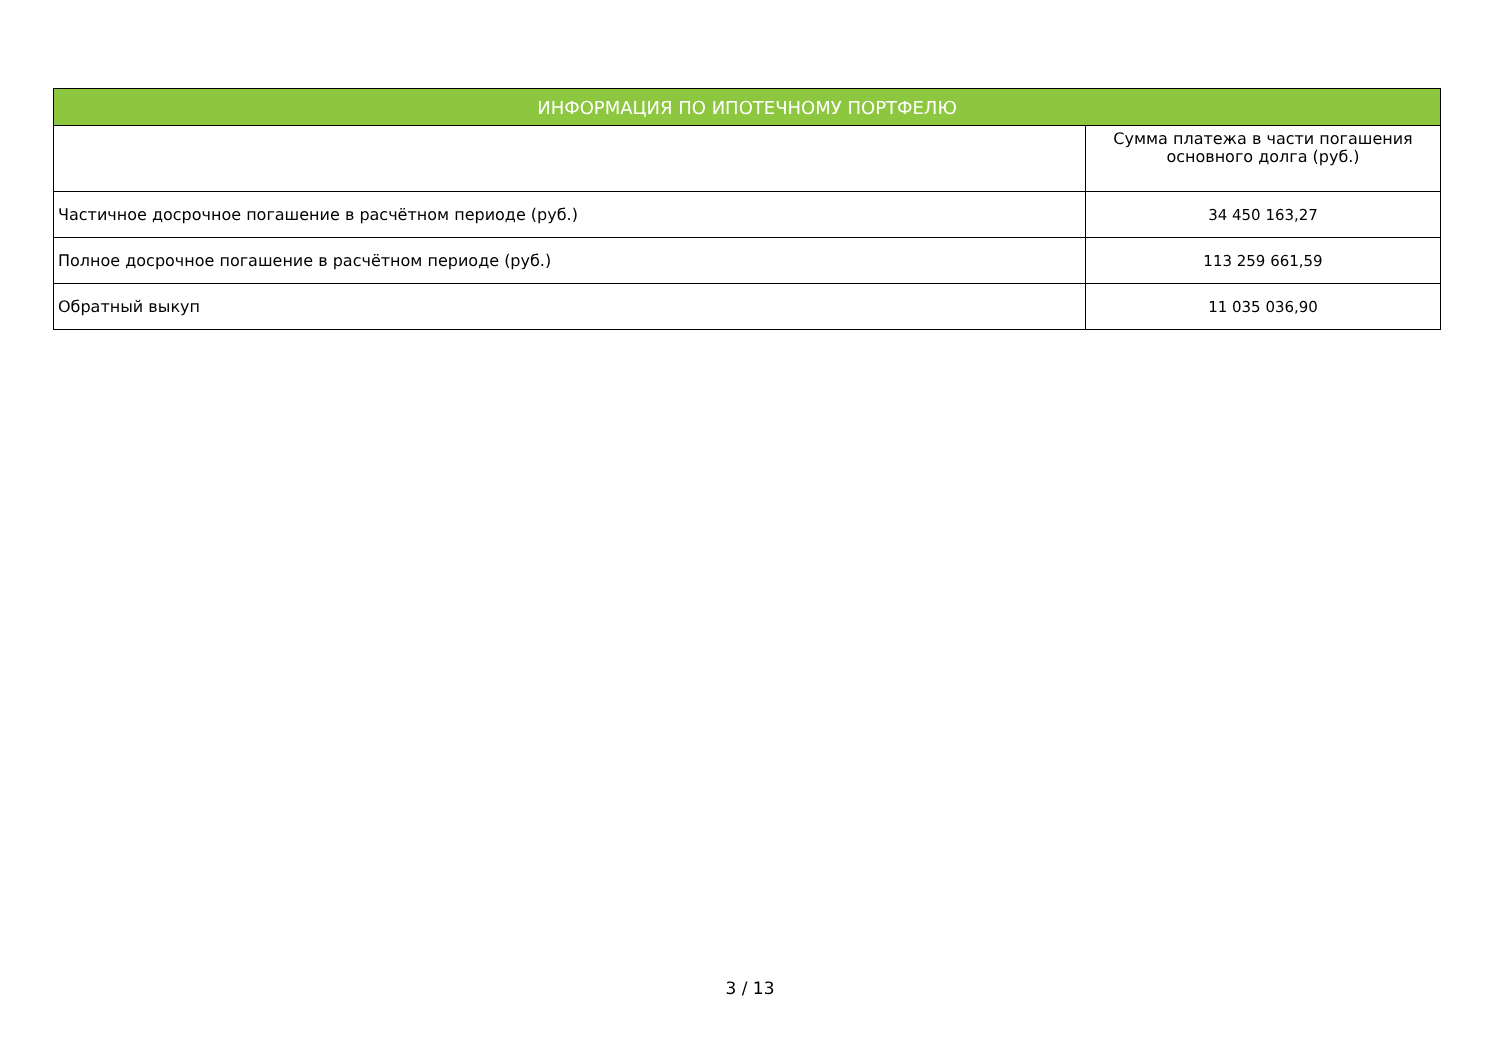| ИНФОРМАЦИЯ ПО ИПОТЕЧНОМУ ПОРТФЕЛЮ | |
| --- | --- |
| | Сумма платежа в части погашения основного долга (руб.) |
| Частичное досрочное погашение в расчётном периоде (руб.) | 34 450 163,27 |
| Полное досрочное погашение в расчётном периоде (руб.) | 113 259 661,59 |
| Обратный выкуп | 11 035 036,90 |
3 / 13